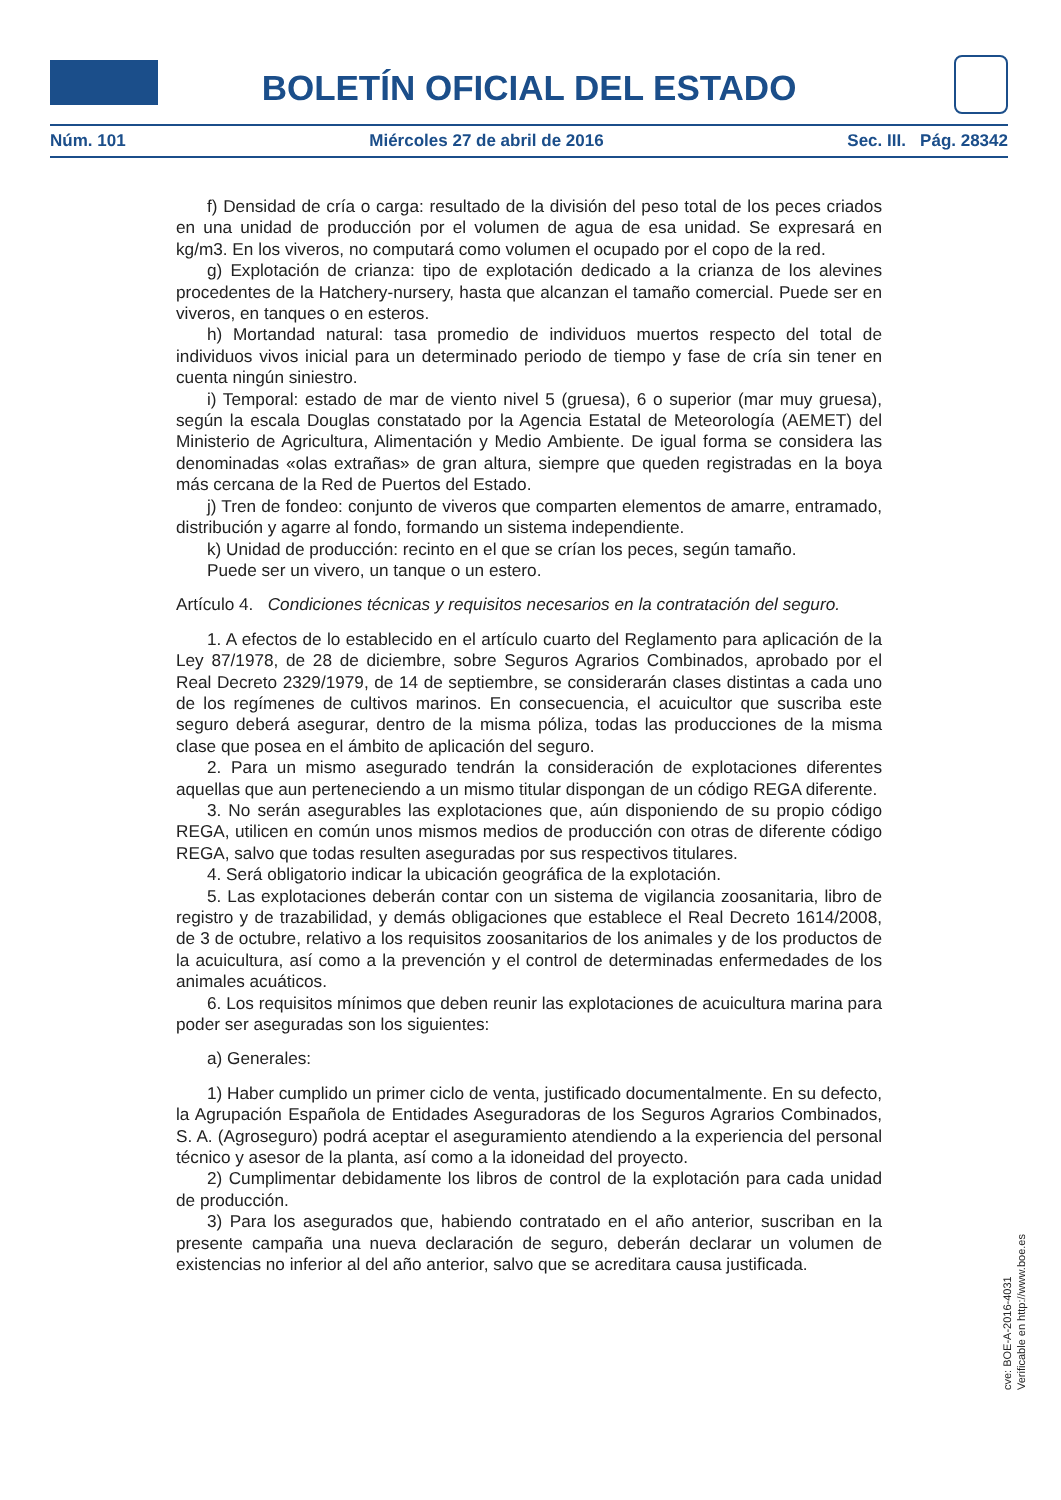BOLETÍN OFICIAL DEL ESTADO
Núm. 101 Miércoles 27 de abril de 2016 Sec. III. Pág. 28342
f) Densidad de cría o carga: resultado de la división del peso total de los peces criados en una unidad de producción por el volumen de agua de esa unidad. Se expresará en kg/m3. En los viveros, no computará como volumen el ocupado por el copo de la red.
g) Explotación de crianza: tipo de explotación dedicado a la crianza de los alevines procedentes de la Hatchery-nursery, hasta que alcanzan el tamaño comercial. Puede ser en viveros, en tanques o en esteros.
h) Mortandad natural: tasa promedio de individuos muertos respecto del total de individuos vivos inicial para un determinado periodo de tiempo y fase de cría sin tener en cuenta ningún siniestro.
i) Temporal: estado de mar de viento nivel 5 (gruesa), 6 o superior (mar muy gruesa), según la escala Douglas constatado por la Agencia Estatal de Meteorología (AEMET) del Ministerio de Agricultura, Alimentación y Medio Ambiente. De igual forma se considera las denominadas «olas extrañas» de gran altura, siempre que queden registradas en la boya más cercana de la Red de Puertos del Estado.
j) Tren de fondeo: conjunto de viveros que comparten elementos de amarre, entramado, distribución y agarre al fondo, formando un sistema independiente.
k) Unidad de producción: recinto en el que se crían los peces, según tamaño.
Puede ser un vivero, un tanque o un estero.
Artículo 4. Condiciones técnicas y requisitos necesarios en la contratación del seguro.
1. A efectos de lo establecido en el artículo cuarto del Reglamento para aplicación de la Ley 87/1978, de 28 de diciembre, sobre Seguros Agrarios Combinados, aprobado por el Real Decreto 2329/1979, de 14 de septiembre, se considerarán clases distintas a cada uno de los regímenes de cultivos marinos. En consecuencia, el acuicultor que suscriba este seguro deberá asegurar, dentro de la misma póliza, todas las producciones de la misma clase que posea en el ámbito de aplicación del seguro.
2. Para un mismo asegurado tendrán la consideración de explotaciones diferentes aquellas que aun perteneciendo a un mismo titular dispongan de un código REGA diferente.
3. No serán asegurables las explotaciones que, aún disponiendo de su propio código REGA, utilicen en común unos mismos medios de producción con otras de diferente código REGA, salvo que todas resulten aseguradas por sus respectivos titulares.
4. Será obligatorio indicar la ubicación geográfica de la explotación.
5. Las explotaciones deberán contar con un sistema de vigilancia zoosanitaria, libro de registro y de trazabilidad, y demás obligaciones que establece el Real Decreto 1614/2008, de 3 de octubre, relativo a los requisitos zoosanitarios de los animales y de los productos de la acuicultura, así como a la prevención y el control de determinadas enfermedades de los animales acuáticos.
6. Los requisitos mínimos que deben reunir las explotaciones de acuicultura marina para poder ser aseguradas son los siguientes:
a) Generales:
1) Haber cumplido un primer ciclo de venta, justificado documentalmente. En su defecto, la Agrupación Española de Entidades Aseguradoras de los Seguros Agrarios Combinados, S. A. (Agroseguro) podrá aceptar el aseguramiento atendiendo a la experiencia del personal técnico y asesor de la planta, así como a la idoneidad del proyecto.
2) Cumplimentar debidamente los libros de control de la explotación para cada unidad de producción.
3) Para los asegurados que, habiendo contratado en el año anterior, suscriban en la presente campaña una nueva declaración de seguro, deberán declarar un volumen de existencias no inferior al del año anterior, salvo que se acreditara causa justificada.
cve: BOE-A-2016-4031
Verificable en http://www.boe.es